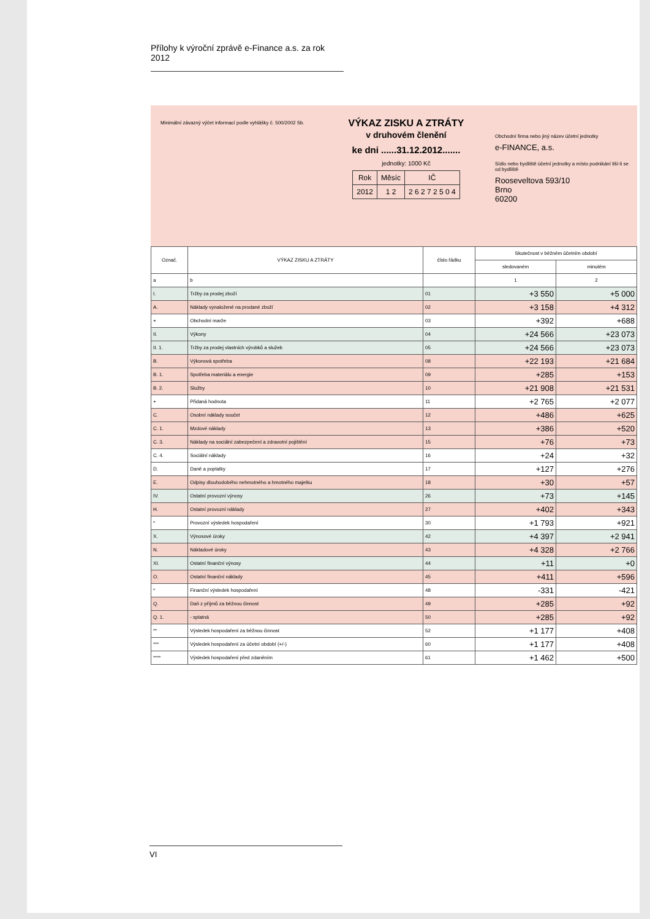Přílohy k výroční zprávě e-Finance a.s. za rok 2012
Minimální závazný výčet informací podle vyhlášky č. 500/2002 Sb.
VÝKAZ ZISKU A ZTRÁTY
v druhovém členění
ke dni ......31.12.2012.......
jednotky: 1000 Kč
| Rok | Měsíc | IČ |
| 2012 | 1 2 | 2 6 2 7 2 5 0 4 |
Obchodní firma nebo jiný název účetní jednotky
e-FINANCE, a.s.
Sídlo nebo bydliště účetní jednotky a místo podnikání liší-li se od bydliště
Rooseveltova 593/10
Brno
60200
| Označ. | VÝKAZ ZISKU A ZTRÁTY | číslo řádku | Skutečnost v běžném účetním období | |
| --- | --- | --- | --- | --- |
| | | | sledovaném | minulém |
| a | b | | 1 | 2 |
| I. | Tržby za prodej zboží | 01 | +3 550 | +5 000 |
| A. | Náklady vynaložené na prodané zboží | 02 | +3 158 | +4 312 |
| + | Obchodní marže | 03 | +392 | +688 |
| II. | Výkony | 04 | +24 566 | +23 073 |
| II. 1. | Tržby za prodej vlastních výrobků a služeb | 05 | +24 566 | +23 073 |
| B. | Výkonová spotřeba | 08 | +22 193 | +21 684 |
| B. 1. | Spotřeba materiálu a energie | 09 | +285 | +153 |
| B. 2. | Služby | 10 | +21 908 | +21 531 |
| + | Přidaná hodnota | 11 | +2 765 | +2 077 |
| C. | Osobní náklady součet | 12 | +486 | +625 |
| C. 1. | Mzdové náklady | 13 | +386 | +520 |
| C. 3. | Náklady na sociální zabezpečení a zdravotní pojištění | 15 | +76 | +73 |
| C. 4. | Sociální náklady | 16 | +24 | +32 |
| D. | Daně a poplatky | 17 | +127 | +276 |
| E. | Odpisy dlouhodobého nehmotného a hmotného majetku | 18 | +30 | +57 |
| IV. | Ostatní provozní výnosy | 26 | +73 | +145 |
| H. | Ostatní provozní náklady | 27 | +402 | +343 |
| * | Provozní výsledek hospodaření | 30 | +1 793 | +921 |
| X. | Výnosové úroky | 42 | +4 397 | +2 941 |
| N. | Nákladové úroky | 43 | +4 328 | +2 766 |
| XI. | Ostatní finanční výnosy | 44 | +11 | +0 |
| O. | Ostatní finanční náklady | 45 | +411 | +596 |
| * | Finanční výsledek hospodaření | 48 | -331 | -421 |
| Q. | Daň z příjmů za běžnou činnost | 49 | +285 | +92 |
| Q. 1. | - splatná | 50 | +285 | +92 |
| ** | Výsledek hospodaření za běžnou činnost | 52 | +1 177 | +408 |
| *** | Výsledek hospodaření za účetní období (+/-) | 60 | +1 177 | +408 |
| **** | Výsledek hospodaření před zdaněním | 61 | +1 462 | +500 |
VI